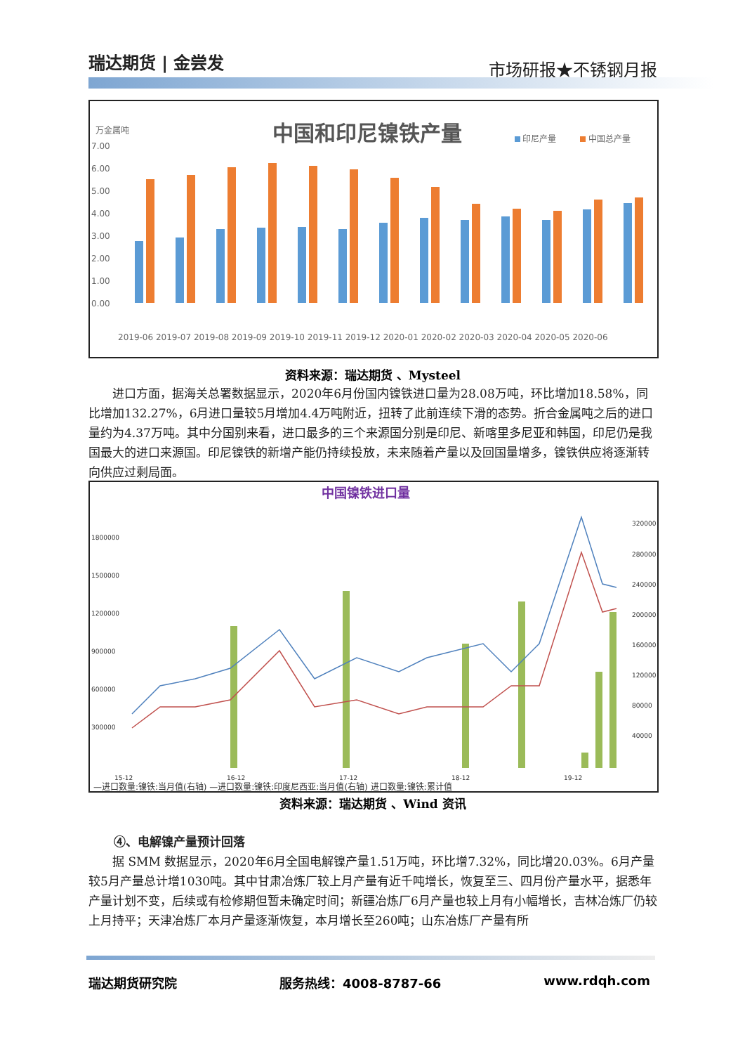瑞达期货 | 金尝发
市场研报★不锈钢月报
万金属吨
中国和印尼镍铁产量
印尼产量
中国总产量
7.00
6.00
5.00
4.00
3.00
2.00
1.00
0.00
2019-06 2019-07 2019-08 2019-09 2019-10 2019-11 2019-12 2020-01 2020-02 2020-03 2020-04 2020-05 2020-06
资料来源：瑞达期货 、Mysteel
进口方面，据海关总署数据显示，2020年6月份国内镍铁进口量为28.08万吨，环比增加18.58%，同比增加132.27%，6月进口量较5月增加4.4万吨附近，扭转了此前连续下滑的态势。折合金属吨之后的进口量约为4.37万吨。其中分国别来看，进口最多的三个来源国分别是印尼、新喀里多尼亚和韩国，印尼仍是我国最大的进口来源国。印尼镍铁的新增产能仍持续投放，未来随着产量以及回国量增多，镍铁供应将逐渐转向供应过剩局面。
中国镍铁进口量
1800000
1500000
1200000
900000
600000
300000
320000
280000
240000
200000
160000
120000
80000
40000
15-12
16-12
17-12
18-12
19-12
—进口数量:镍铁:当月值(右轴) —进口数量:镍铁:印度尼西亚:当月值(右轴) 进口数量:镍铁:累计值
资料来源：瑞达期货 、Wind 资讯
④、电解镍产量预计回落
据 SMM 数据显示，2020年6月全国电解镍产量1.51万吨，环比增7.32%，同比增20.03%。6月产量较5月产量总计增1030吨。其中甘肃冶炼厂较上月产量有近千吨增长，恢复至三、四月份产量水平，据悉年产量计划不变，后续或有检修期但暂未确定时间；新疆冶炼厂6月产量也较上月有小幅增长，吉林冶炼厂仍较上月持平；天津冶炼厂本月产量逐渐恢复，本月增长至260吨；山东冶炼厂产量有所
瑞达期货研究院 服务热线：4008-8787-66 www.rdqh.com